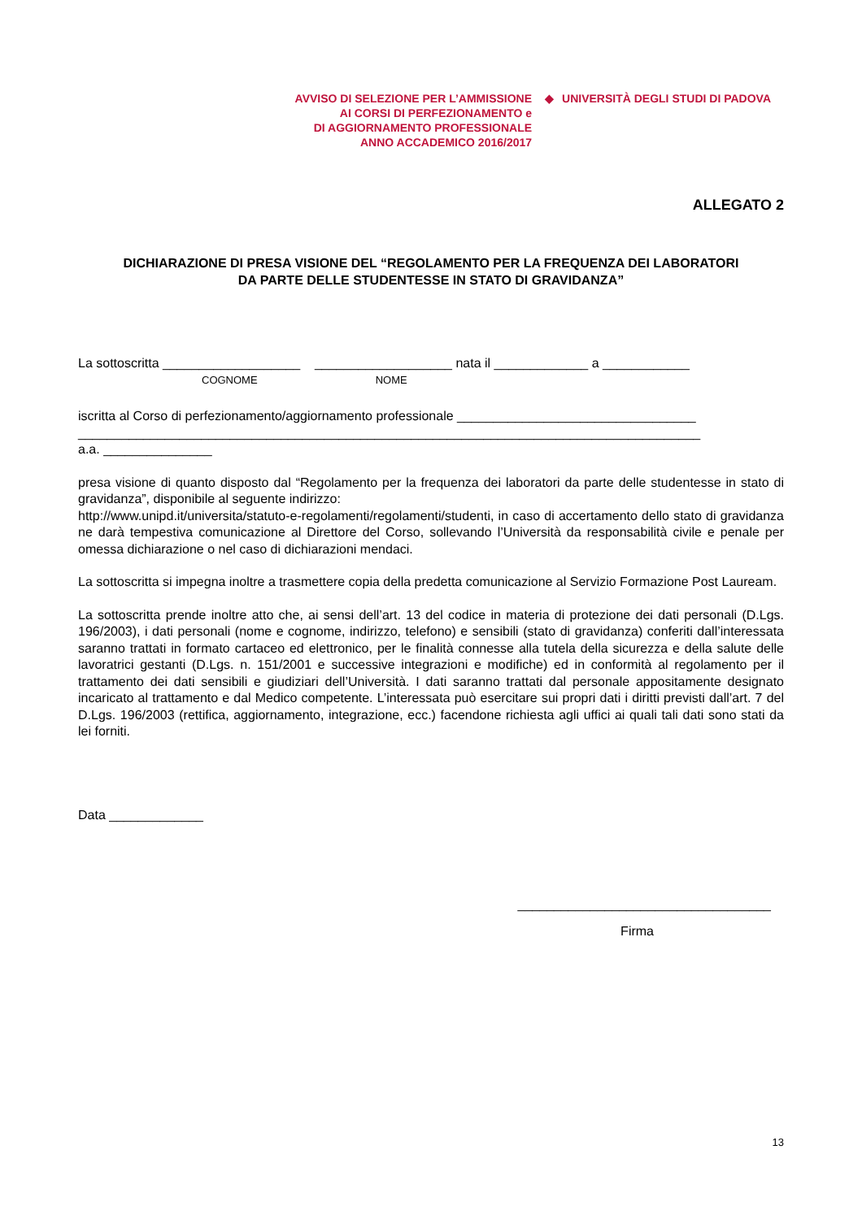AVVISO DI SELEZIONE PER L’AMMISSIONE
AI CORSI DI PERFEZIONAMENTO e
DI AGGIORNAMENTO PROFESSIONALE
ANNO ACCADEMICO 2016/2017
◆ UNIVERSITÀ DEGLI STUDI DI PADOVA
ALLEGATO 2
DICHIARAZIONE DI PRESA VISIONE DEL “REGOLAMENTO PER LA FREQUENZA DEI LABORATORI
DA PARTE DELLE STUDENTESSE IN STATO DI GRAVIDANZA”
La sottoscritta ___________________ ___________________ nata il _____________ a ____________
COGNOME NOME
iscritta al Corso di perfezionamento/aggiornamento professionale _________________________________
______________________________________________________________________________________
a.a. _______________
presa visione di quanto disposto dal “Regolamento per la frequenza dei laboratori da parte delle studentesse in stato di gravidanza”, disponibile al seguente indirizzo:
http://www.unipd.it/universita/statuto-e-regolamenti/regolamenti/studenti, in caso di accertamento dello stato di gravidanza ne darà tempestiva comunicazione al Direttore del Corso, sollevando l’Università da responsabilità civile e penale per omessa dichiarazione o nel caso di dichiarazioni mendaci.
La sottoscritta si impegna inoltre a trasmettere copia della predetta comunicazione al Servizio Formazione Post Lauream.
La sottoscritta prende inoltre atto che, ai sensi dell’art. 13 del codice in materia di protezione dei dati personali (D.Lgs. 196/2003), i dati personali (nome e cognome, indirizzo, telefono) e sensibili (stato di gravidanza) conferiti dall’interessata saranno trattati in formato cartaceo ed elettronico, per le finalità connesse alla tutela della sicurezza e della salute delle lavoratrici gestanti (D.Lgs. n. 151/2001 e successive integrazioni e modifiche) ed in conformità al regolamento per il trattamento dei dati sensibili e giudiziari dell’Università. I dati saranno trattati dal personale appositamente designato incaricato al trattamento e dal Medico competente. L’interessata può esercitare sui propri dati i diritti previsti dall’art. 7 del D.Lgs. 196/2003 (rettifica, aggiornamento, integrazione, ecc.) facendone richiesta agli uffici ai quali tali dati sono stati da lei forniti.
Data _____________
___________________________________
Firma
13